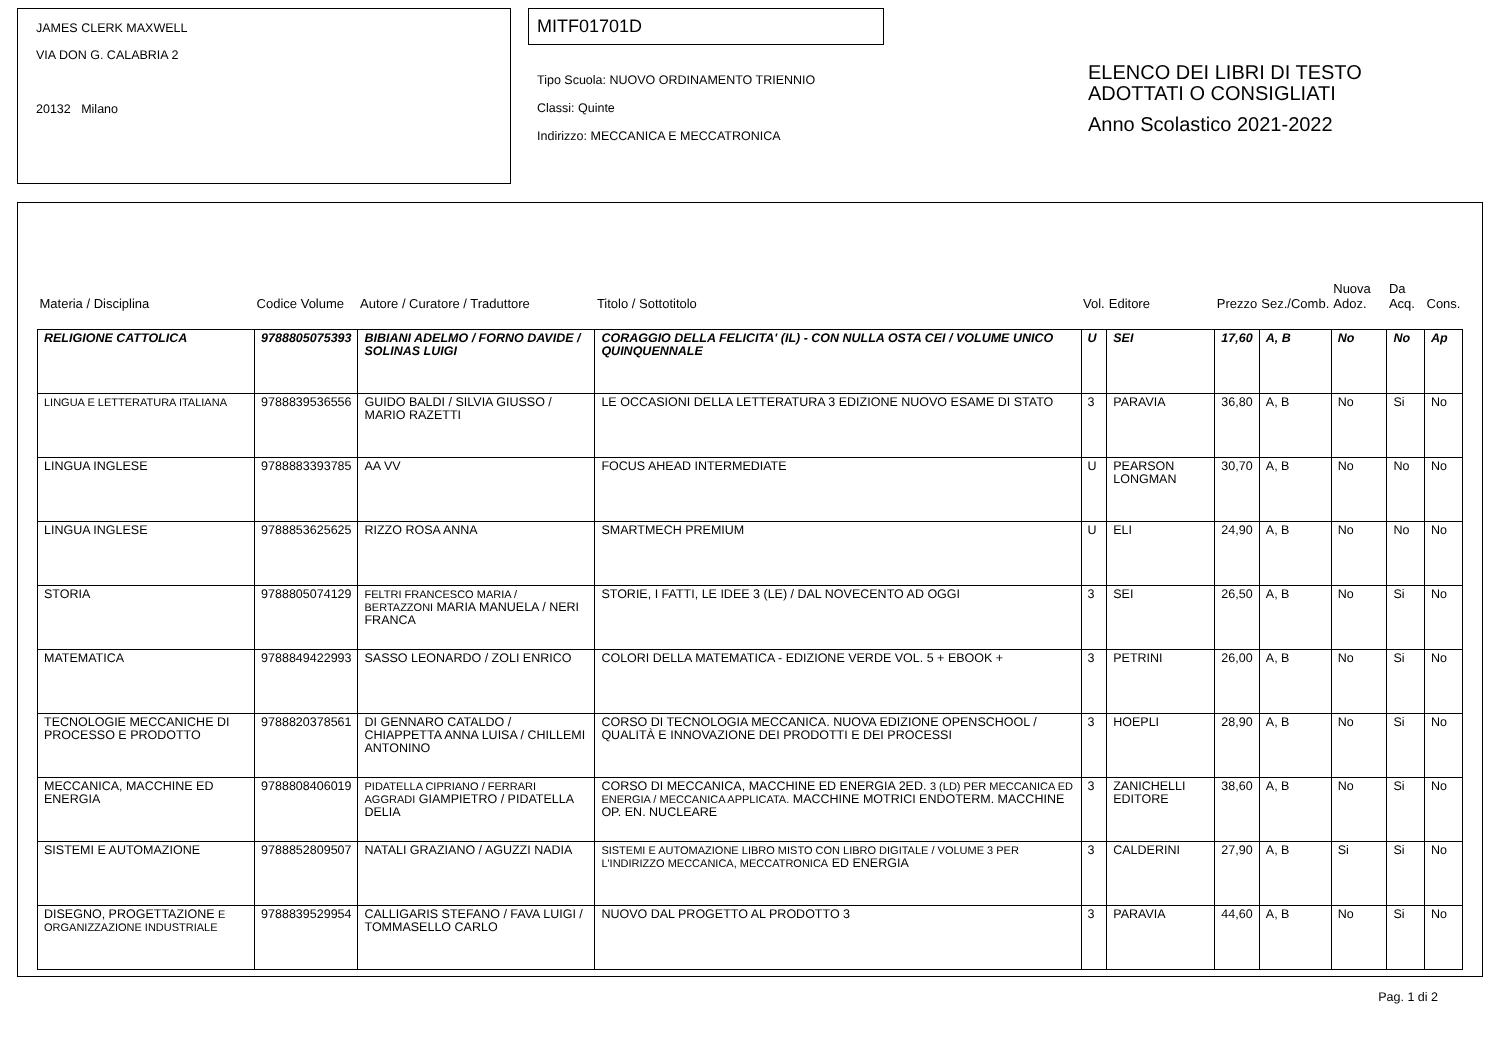JAMES CLERK MAXWELL
VIA DON G. CALABRIA 2
20132 Milano
MITF01701D
Tipo Scuola: NUOVO ORDINAMENTO TRIENNIO
Classi: Quinte
Indirizzo: MECCANICA E MECCATRONICA
ELENCO DEI LIBRI DI TESTO
ADOTTATI O CONSIGLIATI
Anno Scolastico 2021-2022
| Materia / Disciplina | Codice Volume | Autore / Curatore / Traduttore | Titolo / Sottotitolo | Vol. | Editore | Prezzo | Sez./Comb. | Nuova Adoz. | Da Acq. | Cons. |
| --- | --- | --- | --- | --- | --- | --- | --- | --- | --- | --- |
| RELIGIONE CATTOLICA | 9788805075393 | BIBIANI ADELMO / FORNO DAVIDE / SOLINAS LUIGI | CORAGGIO DELLA FELICITA' (IL) - CON NULLA OSTA CEI / VOLUME UNICO QUINQUENNALE | U | SEI | 17,60 | A, B | No | No | Ap |
| LINGUA E LETTERATURA ITALIANA | 9788839536556 | GUIDO BALDI / SILVIA GIUSSO / MARIO RAZETTI | LE OCCASIONI DELLA LETTERATURA 3 EDIZIONE NUOVO ESAME DI STATO | 3 | PARAVIA | 36,80 | A, B | No | Si | No |
| LINGUA INGLESE | 9788883393785 | AA VV | FOCUS AHEAD INTERMEDIATE | U | PEARSON LONGMAN | 30,70 | A, B | No | No | No |
| LINGUA INGLESE | 9788853625625 | RIZZO ROSA ANNA | SMARTMECH PREMIUM | U | ELI | 24,90 | A, B | No | No | No |
| STORIA | 9788805074129 | FELTRI FRANCESCO MARIA / BERTAZZONI MARIA MANUELA / NERI FRANCA | STORIE, I FATTI, LE IDEE 3 (LE) / DAL NOVECENTO AD OGGI | 3 | SEI | 26,50 | A, B | No | Si | No |
| MATEMATICA | 9788849422993 | SASSO LEONARDO / ZOLI ENRICO | COLORI DELLA MATEMATICA - EDIZIONE VERDE VOL. 5 + EBOOK + | 3 | PETRINI | 26,00 | A, B | No | Si | No |
| TECNOLOGIE MECCANICHE DI PROCESSO E PRODOTTO | 9788820378561 | DI GENNARO CATALDO / CHIAPPETTA ANNA LUISA / CHILLEMI ANTONINO | CORSO DI TECNOLOGIA MECCANICA. NUOVA EDIZIONE OPENSCHOOL / QUALITÀ E INNOVAZIONE DEI PRODOTTI E DEI PROCESSI | 3 | HOEPLI | 28,90 | A, B | No | Si | No |
| MECCANICA, MACCHINE ED ENERGIA | 9788808406019 | PIDATELLA CIPRIANO / FERRARI AGGRADI GIAMPIETRO / PIDATELLA DELIA | CORSO DI MECCANICA, MACCHINE ED ENERGIA 2ED. 3 (LD) PER MECCANICA ED ENERGIA / MECCANICA APPLICATA. MACCHINE MOTRICI ENDOTERM. MACCHINE OP. EN. NUCLEARE | 3 | ZANICHELLI EDITORE | 38,60 | A, B | No | Si | No |
| SISTEMI E AUTOMAZIONE | 9788852809507 | NATALI GRAZIANO / AGUZZI NADIA | SISTEMI E AUTOMAZIONE LIBRO MISTO CON LIBRO DIGITALE / VOLUME 3 PER L'INDIRIZZO MECCANICA, MECCATRONICA ED ENERGIA | 3 | CALDERINI | 27,90 | A, B | Si | Si | No |
| DISEGNO, PROGETTAZIONE E ORGANIZZAZIONE INDUSTRIALE | 9788839529954 | CALLIGARIS STEFANO / FAVA LUIGI / TOMMASELLO CARLO | NUOVO DAL PROGETTO AL PRODOTTO 3 | 3 | PARAVIA | 44,60 | A, B | No | Si | No |
Pag. 1 di 2